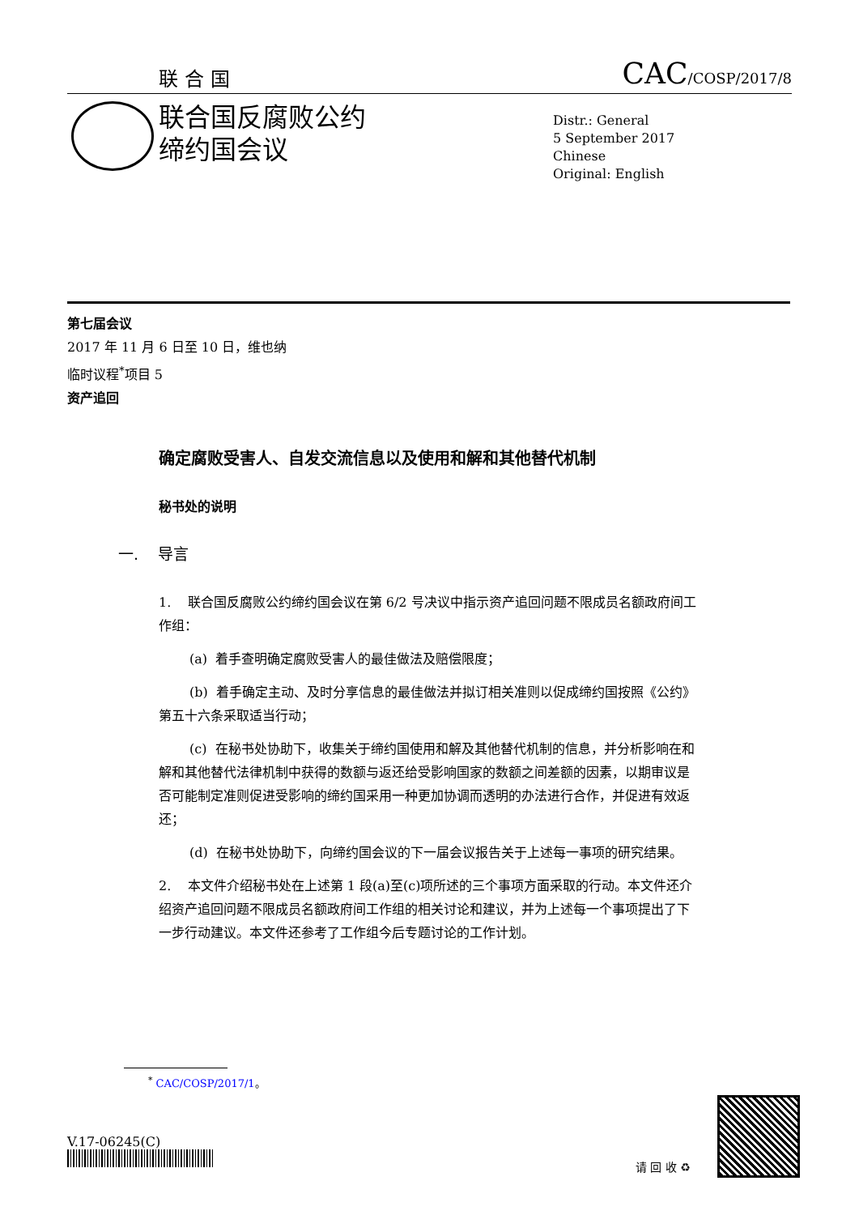联合国 CAC/COSP/2017/8
联合国反腐败公约
缔约国会议
Distr.: General
5 September 2017
Chinese
Original: English
第七届会议
2017 年 11 月 6 日至 10 日，维也纳
临时议程<sup>*</sup>项目 5
资产追回
确定腐败受害人、自发交流信息以及使用和解和其他替代机制
秘书处的说明
一. 导言
1. 联合国反腐败公约缔约国会议在第 6/2 号决议中指示资产追回问题不限成员名额政府间工作组：
(a) 着手查明确定腐败受害人的最佳做法及赔偿限度；
(b) 着手确定主动、及时分享信息的最佳做法并拟订相关准则以促成缔约国按照《公约》第五十六条采取适当行动；
(c) 在秘书处协助下，收集关于缔约国使用和解及其他替代机制的信息，并分析影响在和解和其他替代法律机制中获得的数额与返还给受影响国家的数额之间差额的因素，以期审议是否可能制定准则促进受影响的缔约国采用一种更加协调而透明的办法进行合作，并促进有效返还；
(d) 在秘书处协助下，向缔约国会议的下一届会议报告关于上述每一事项的研究结果。
2. 本文件介绍秘书处在上述第 1 段(a)至(c)项所述的三个事项方面采取的行动。本文件还介绍资产追回问题不限成员名额政府间工作组的相关讨论和建议，并为上述每一个事项提出了下一步行动建议。本文件还参考了工作组今后专题讨论的工作计划。
<sup>*</sup> CAC/COSP/2017/1。
V.17-06245(C)
请 回 收 ♻